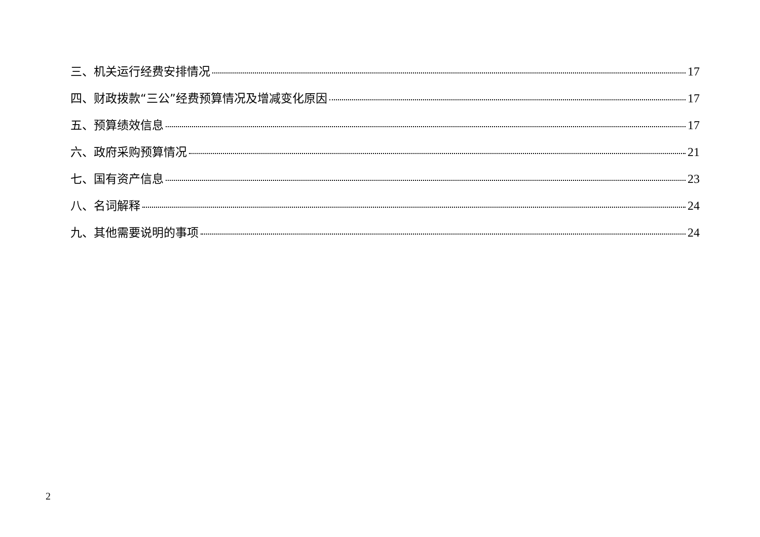三、机关运行经费安排情况 17
四、财政拨款“三公”经费预算情况及增减变化原因 17
五、预算绩效信息 17
六、政府采购预算情况 21
七、国有资产信息 23
八、名词解释 24
九、其他需要说明的事项 24
2